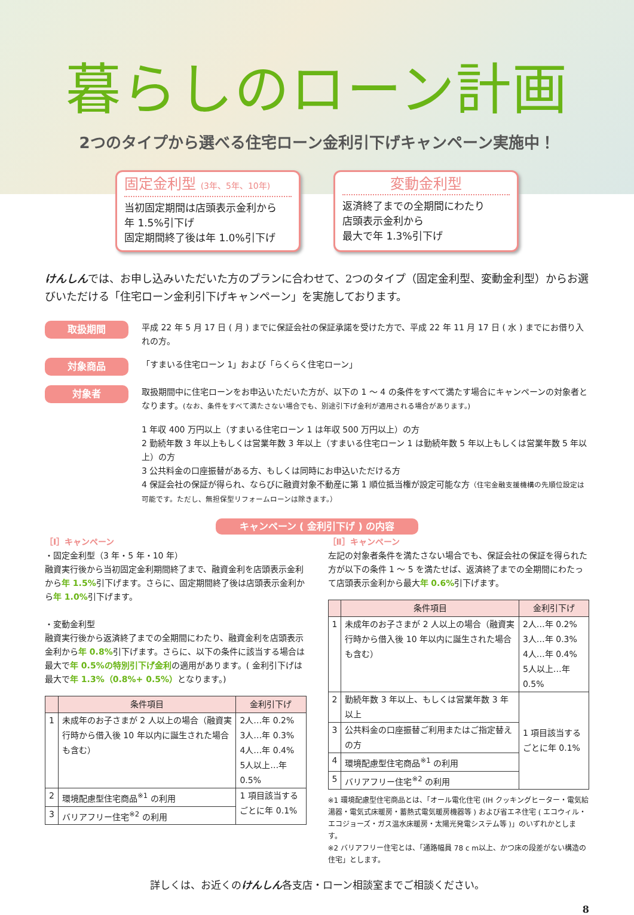暮らしのローン計画
2つのタイプから選べる住宅ローン金利引下げキャンペーン実施中！
固定金利型 (3年、5年、10年)
当初固定期間は店頭表示金利から
年 1.5%引下げ
固定期間終了後は年 1.0%引下げ
変動金利型
返済終了までの全期間にわたり
店頭表示金利から
最大で年 1.3%引下げ
けんしんでは、お申し込みいただいた方のプランに合わせて、2つのタイプ（固定金利型、変動金利型）からお選びいただける「住宅ローン金利引下げキャンペーン」を実施しております。
取扱期間
平成 22 年 5 月 17 日 ( 月 ) までに保証会社の保証承諾を受けた方で、平成 22 年 11 月 17 日 ( 水 ) までにお借り入れの方。
対象商品
「すまいる住宅ローン 1」および「らくらく住宅ローン」
対象者
取扱期間中に住宅ローンをお申込いただいた方が、以下の 1 〜 4 の条件をすべて満たす場合にキャンペーンの対象者となります。(なお、条件をすべて満たさない場合でも、別途引下げ金利が適用される場合があります。)
1 年収 400 万円以上（すまいる住宅ローン 1 は年収 500 万円以上）の方
2 勤続年数 3 年以上もしくは営業年数 3 年以上（すまいる住宅ローン 1 は勤続年数 5 年以上もしくは営業年数 5 年以上）の方
3 公共料金の口座振替がある方、もしくは同時にお申込いただける方
4 保証会社の保証が得られ、ならびに融資対象不動産に第 1 順位抵当権が設定可能な方（住宅金融支援機構の先順位設定は可能です。ただし、無担保型リフォームローンは除きます。）
キャンペーン ( 金利引下げ ) の内容
［Ⅰ］キャンペーン
・固定金利型（3 年・5 年・10 年）
融資実行後から当初固定金利期間終了まで、融資金利を店頭表示金利から年 1.5% 引下げます。さらに、固定期間終了後は店頭表示金利から年 1.0% 引下げます。
・変動金利型
融資実行後から返済終了までの全期間にわたり、融資金利を店頭表示金利から年 0.8% 引下げます。さらに、以下の条件に該当する場合は最大で年 0.5%の特別引下げ金利の適用があります。( 金利引下げは最大で年 1.3%（0.8%+ 0.5%）となります。)
| | 条件項目 | 金利引下げ |
| --- | --- | --- |
| 1 | 未成年のお子さまが 2 人以上の場合（融資実行時から借入後 10 年以内に誕生された場合も含む） | 2人…年 0.2% 3人…年 0.3% 4人…年 0.4% 5人以上…年 0.5% |
| 2 | 環境配慮型住宅商品<sup>※1</sup> の利用 | 1 項目該当するごとに年 0.1% |
| 3 | バリアフリー住宅<sup>※2</sup> の利用 | |
［Ⅱ］キャンペーン
左記の対象者条件を満たさない場合でも、保証会社の保証を得られた方が以下の条件 1 〜 5 を満たせば、返済終了までの全期間にわたって店頭表示金利から最大年 0.6% 引下げます。
| | 条件項目 | 金利引下げ |
| --- | --- | --- |
| 1 | 未成年のお子さまが 2 人以上の場合（融資実行時から借入後 10 年以内に誕生された場合も含む） | 2人…年 0.2% 3人…年 0.3% 4人…年 0.4% 5人以上…年 0.5% |
| 2 | 勤続年数 3 年以上、もしくは営業年数 3 年以上 | 1 項目該当するごとに年 0.1% |
| 3 | 公共料金の口座振替ご利用またはご指定替えの方 | |
| 4 | 環境配慮型住宅商品<sup>※1</sup> の利用 | |
| 5 | バリアフリー住宅<sup>※2</sup> の利用 | |
※1 環境配慮型住宅商品とは、「オール電化住宅 (IH クッキングヒーター・電気給湯器・電気式床暖房・蓄熱式電気暖房機器等 ) および省エネ住宅 ( エコウィル・エコジョーズ・ガス温水床暖房・太陽光発電システム等 )」のいずれかとします。
※2 バリアフリー住宅とは、「通路幅員 78 c m以上、かつ床の段差がない構造の住宅」とします。
詳しくは、お近くのけんしん各支店・ローン相談室までご相談ください。
8